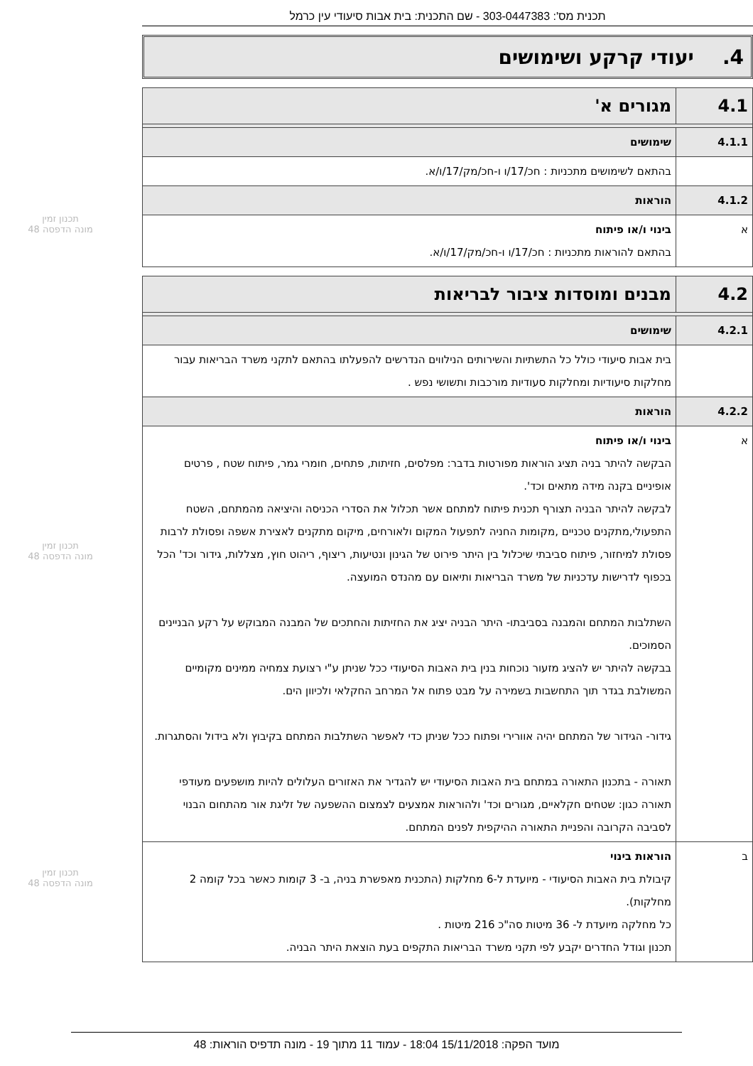תכנית מס': 303-0447383 - שם התכנית: בית אבות סיעודי עין כרמל
4. יעודי קרקע ושימושים
| 4.1 | מגורים א' |
| 4.1.1 | שימושים |
| | בהתאם לשימושים מתכניות : חכ/17/ו ו-חכ/מק/17/ו/א. |
| 4.1.2 | הוראות |
| א | בינוי ו/או פיתוח בהתאם להוראות מתכניות : חכ/17/ו ו-חכ/מק/17/ו/א. |
| 4.2 | מבנים ומוסדות ציבור לבריאות |
| 4.2.1 | שימושים |
| | בית אבות סיעודי כולל כל התשתיות והשירותים הנילווים הנדרשים להפעלתו בהתאם לתקני משרד הבריאות עבור מחלקות סיעודיות ומחלקות סעודיות מורכבות ותשושי נפש . |
| 4.2.2 | הוראות |
| א | בינוי ו/או פיתוח הבקשה להיתר בניה תציג הוראות מפורטות בדבר: מפלסים, חזיתות, פתחים, חומרי גמר, פיתוח שטח , פרטים אופיניים בקנה מידה מתאים וכד'. לבקשה להיתר הבניה תצורף תכנית פיתוח למתחם אשר תכלול את הסדרי הכניסה והיציאה מהמתחם, השטח התפעולי,מתקנים טכניים ,מקומות החניה לתפעול המקום ולאורחים, מיקום מתקנים לאצירת אשפה ופסולת לרבות פסולת למיחזור, פיתוח סביבתי שיכלול בין היתר פירוט של הגינון ונטיעות, ריצוף, ריהוט חוץ, מצללות, גידור וכד' הכל בכפוף לדרישות עדכניות של משרד הבריאות ותיאום עם מהנדס המועצה. השתלבות המתחם והמבנה בסביבתו- היתר הבניה יציג את החזיתות והחתכים של המבנה המבוקש על רקע הבניינים הסמוכים. בבקשה להיתר יש להציג מזעור נוכחות בנין בית האבות הסיעודי ככל שניתן ע"י רצועת צמחיה ממינים מקומיים המשולבת בגדר תוך התחשבות בשמירה על מבט פתוח אל המרחב החקלאי ולכיוון הים. גידור- הגידור של המתחם יהיה אוורירי ופתוח ככל שניתן כדי לאפשר השתלבות המתחם בקיבוץ ולא בידול והסתגרות. תאורה - בתכנון התאורה במתחם בית האבות הסיעודי יש להגדיר את האזורים העלולים להיות מושפעים מעודפי תאורה כגון: שטחים חקלאיים, מגורים וכד' ולהוראות אמצעים לצמצום ההשפעה של זליגת אור מהתחום הבנוי לסביבה הקרובה והפניית התאורה ההיקפית לפנים המתחם. |
| ב | הוראות בינוי קיבולת בית האבות הסיעודי - מיועדת ל-6 מחלקות (התכנית מאפשרת בניה, ב- 3 קומות כאשר בכל קומה 2 מחלקות). כל מחלקה מיועדת ל- 36 מיטות סה"כ 216 מיטות . תכנון וגודל החדרים יקבע לפי תקני משרד הבריאות התקפים בעת הוצאת היתר הבניה. |
תכנון זמין
מונה הדפסה 48
תכנון זמין
מונה הדפסה 48
תכנון זמין
מונה הדפסה 48
מועד הפקה: 15/11/2018 18:04 - עמוד 11 מתוך 19 - מונה תדפיס הוראות: 48